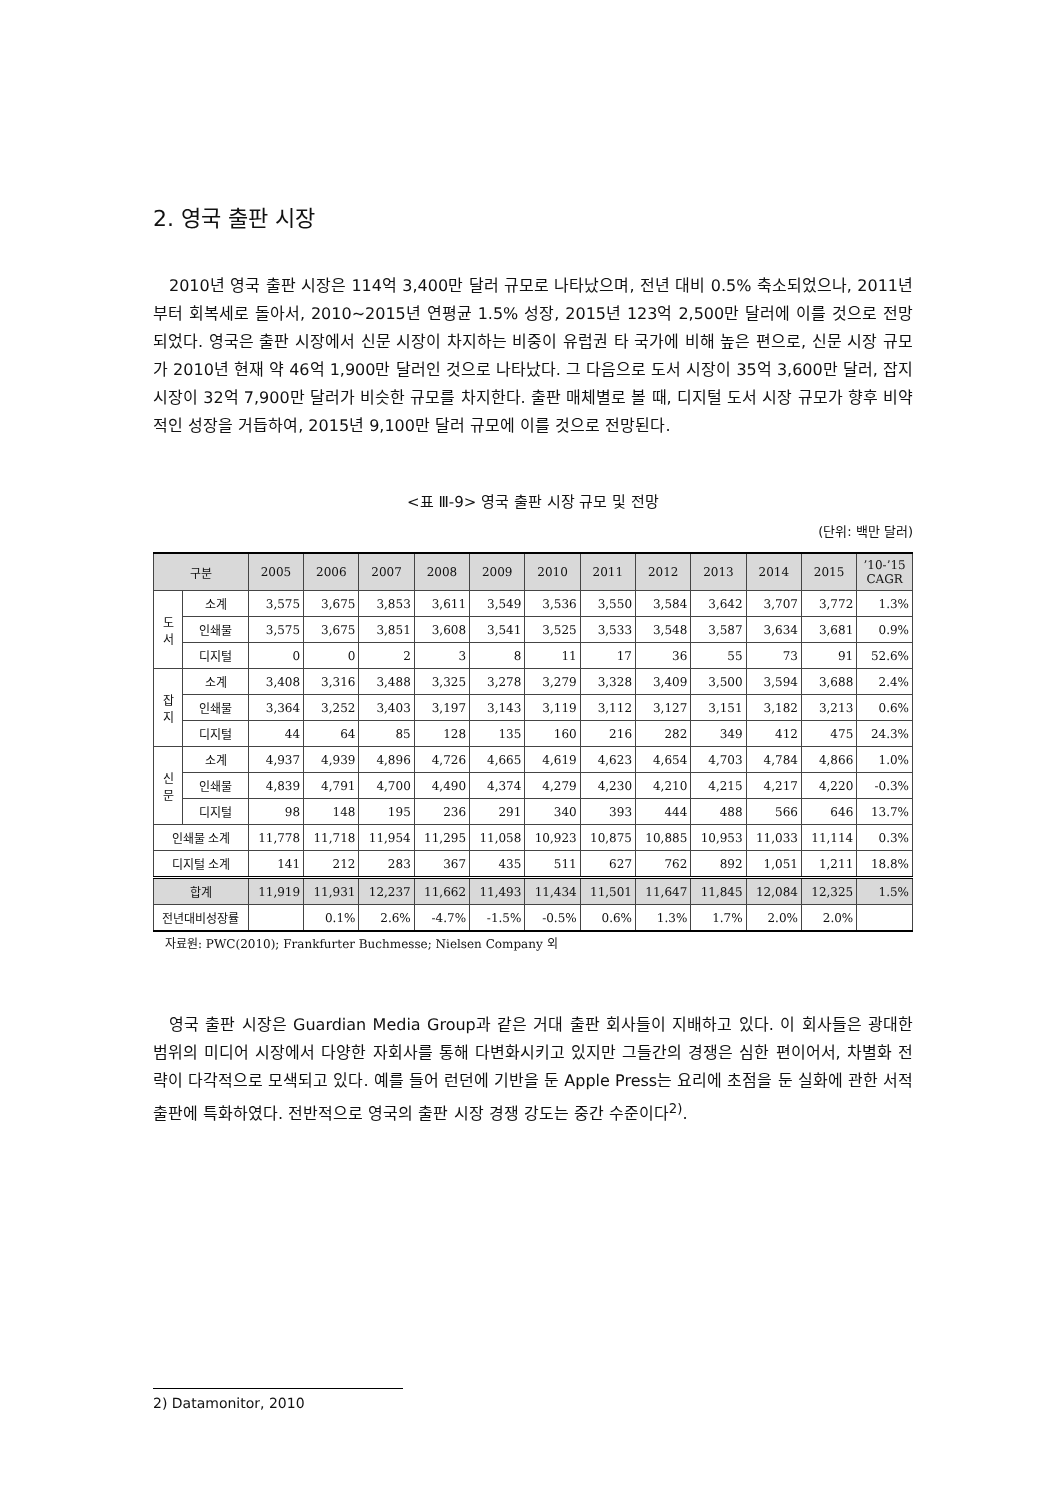2. 영국 출판 시장
2010년 영국 출판 시장은 114억 3,400만 달러 규모로 나타났으며, 전년 대비 0.5% 축소되었으나, 2011년부터 회복세로 돌아서, 2010~2015년 연평균 1.5% 성장, 2015년 123억 2,500만 달러에 이를 것으로 전망되었다. 영국은 출판 시장에서 신문 시장이 차지하는 비중이 유럽권 타 국가에 비해 높은 편으로, 신문 시장 규모가 2010년 현재 약 46억 1,900만 달러인 것으로 나타났다. 그 다음으로 도서 시장이 35억 3,600만 달러, 잡지 시장이 32억 7,900만 달러가 비슷한 규모를 차지한다. 출판 매체별로 볼 때, 디지털 도서 시장 규모가 향후 비약적인 성장을 거듭하여, 2015년 9,100만 달러 규모에 이를 것으로 전망된다.
<표 Ⅲ-9> 영국 출판 시장 규모 및 전망
(단위: 백만 달러)
| 구분 | | 2005 | 2006 | 2007 | 2008 | 2009 | 2010 | 2011 | 2012 | 2013 | 2014 | 2015 | ’10-’15 CAGR |
| --- | --- | --- | --- | --- | --- | --- | --- | --- | --- | --- | --- | --- | --- |
| 도 서 | 소계 | 3,575 | 3,675 | 3,853 | 3,611 | 3,549 | 3,536 | 3,550 | 3,584 | 3,642 | 3,707 | 3,772 | 1.3% |
| | 인쇄물 | 3,575 | 3,675 | 3,851 | 3,608 | 3,541 | 3,525 | 3,533 | 3,548 | 3,587 | 3,634 | 3,681 | 0.9% |
| | 디지털 | 0 | 0 | 2 | 3 | 8 | 11 | 17 | 36 | 55 | 73 | 91 | 52.6% |
| 잡 지 | 소계 | 3,408 | 3,316 | 3,488 | 3,325 | 3,278 | 3,279 | 3,328 | 3,409 | 3,500 | 3,594 | 3,688 | 2.4% |
| | 인쇄물 | 3,364 | 3,252 | 3,403 | 3,197 | 3,143 | 3,119 | 3,112 | 3,127 | 3,151 | 3,182 | 3,213 | 0.6% |
| | 디지털 | 44 | 64 | 85 | 128 | 135 | 160 | 216 | 282 | 349 | 412 | 475 | 24.3% |
| 신 문 | 소계 | 4,937 | 4,939 | 4,896 | 4,726 | 4,665 | 4,619 | 4,623 | 4,654 | 4,703 | 4,784 | 4,866 | 1.0% |
| | 인쇄물 | 4,839 | 4,791 | 4,700 | 4,490 | 4,374 | 4,279 | 4,230 | 4,210 | 4,215 | 4,217 | 4,220 | -0.3% |
| | 디지털 | 98 | 148 | 195 | 236 | 291 | 340 | 393 | 444 | 488 | 566 | 646 | 13.7% |
| 인쇄물 소계 | | 11,778 | 11,718 | 11,954 | 11,295 | 11,058 | 10,923 | 10,875 | 10,885 | 10,953 | 11,033 | 11,114 | 0.3% |
| 디지털 소계 | | 141 | 212 | 283 | 367 | 435 | 511 | 627 | 762 | 892 | 1,051 | 1,211 | 18.8% |
| 합계 | | 11,919 | 11,931 | 12,237 | 11,662 | 11,493 | 11,434 | 11,501 | 11,647 | 11,845 | 12,084 | 12,325 | 1.5% |
| 전년대비성장률 | | | 0.1% | 2.6% | -4.7% | -1.5% | -0.5% | 0.6% | 1.3% | 1.7% | 2.0% | 2.0% | |
자료원: PWC(2010); Frankfurter Buchmesse; Nielsen Company 외
영국 출판 시장은 Guardian Media Group과 같은 거대 출판 회사들이 지배하고 있다. 이 회사들은 광대한 범위의 미디어 시장에서 다양한 자회사를 통해 다변화시키고 있지만 그들간의 경쟁은 심한 편이어서, 차별화 전략이 다각적으로 모색되고 있다. 예를 들어 런던에 기반을 둔 Apple Press는 요리에 초점을 둔 실화에 관한 서적 출판에 특화하였다. 전반적으로 영국의 출판 시장 경쟁 강도는 중간 수준이다<sup>2)</sup>.
2) Datamonitor, 2010